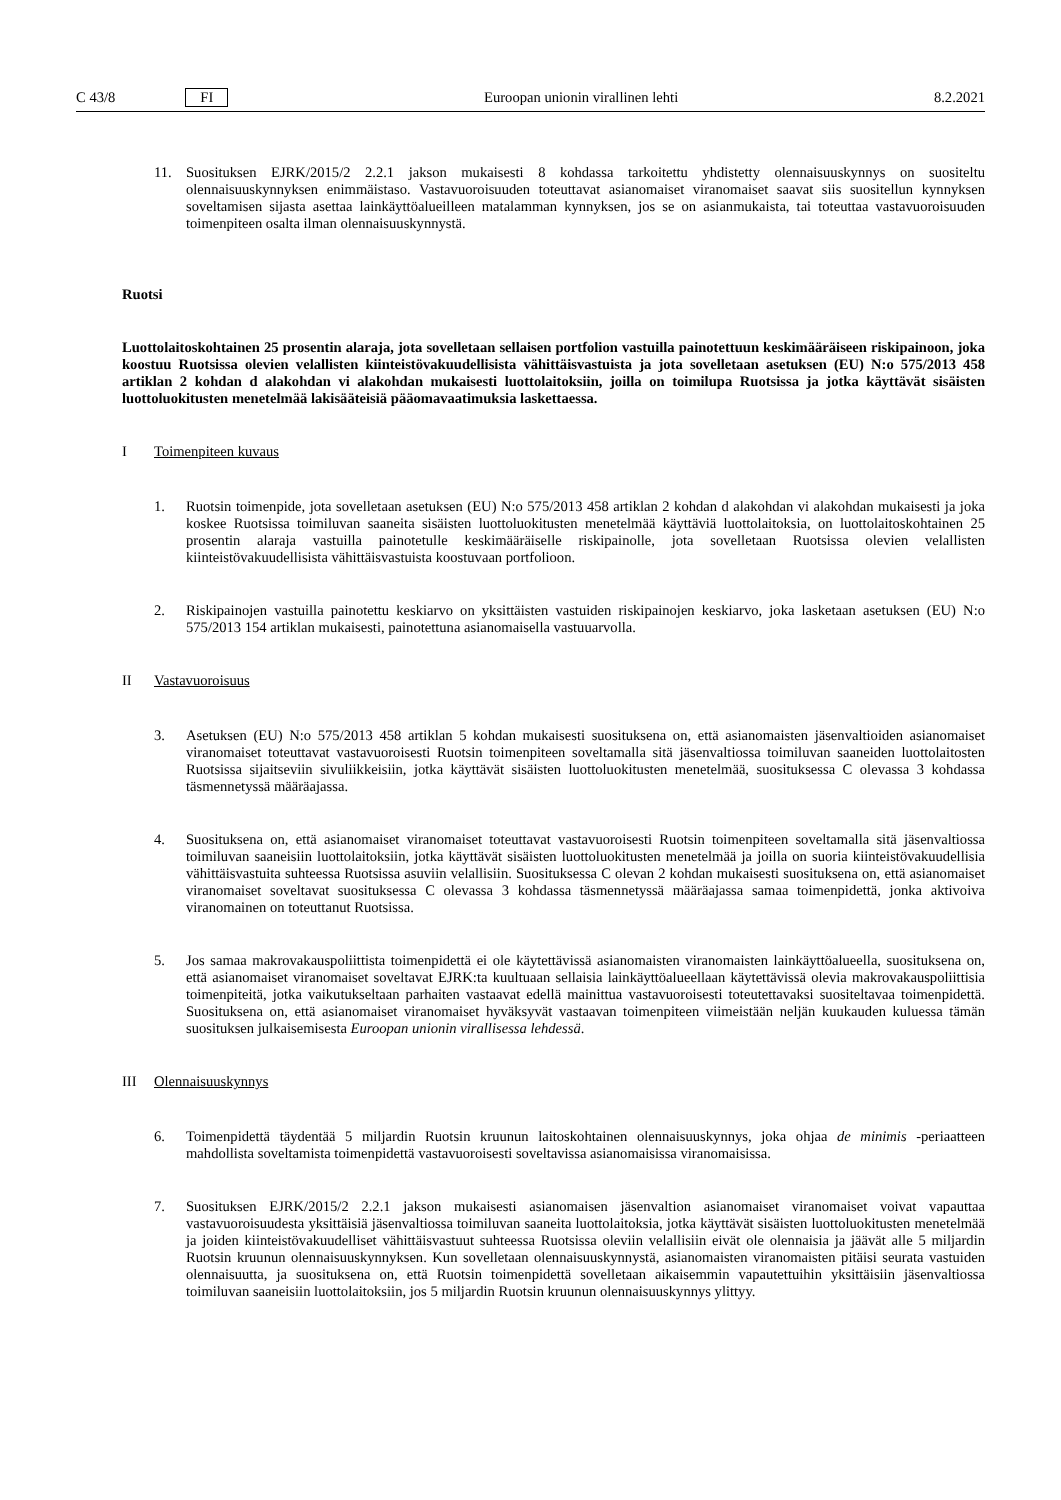C 43/8 FI Euroopan unionin virallinen lehti 8.2.2021
11. Suosituksen EJRK/2015/2 2.2.1 jakson mukaisesti 8 kohdassa tarkoitettu yhdistetty olennaisuuskynnys on suositeltu olennaisuuskynnyksen enimmäistaso. Vastavuoroisuuden toteuttavat asianomaiset viranomaiset saavat siis suositellun kynnyksen soveltamisen sijasta asettaa lainkäyttöalueilleen matalamman kynnyksen, jos se on asianmukaista, tai toteuttaa vastavuoroisuuden toimenpiteen osalta ilman olennaisuuskynnystä.
Ruotsi
Luottolaitoskohtainen 25 prosentin alaraja, jota sovelletaan sellaisen portfolion vastuilla painotettuun keskimääräiseen riskipainoon, joka koostuu Ruotsissa olevien velallisten kiinteistövakuudellisista vähittäis­vastuista ja jota sovelletaan asetuksen (EU) N:o 575/2013 458 artiklan 2 kohdan d alakohdan vi alakohdan mukaisesti luottolaitoksiin, joilla on toimilupa Ruotsissa ja jotka käyttävät sisäisten luottoluokitusten menetelmää lakisääteisiä pääomavaatimuksia laskettaessa.
I Toimenpiteen kuvaus
1. Ruotsin toimenpide, jota sovelletaan asetuksen (EU) N:o 575/2013 458 artiklan 2 kohdan d alakohdan vi alakohdan mukaisesti ja joka koskee Ruotsissa toimiluvan saaneita sisäisten luottoluokitusten menetelmää käyttäviä luottolaitoksia, on luottolaitoskohtainen 25 prosentin alaraja vastuilla painotetulle keskimääräiselle riskipainolle, jota sovelletaan Ruotsissa olevien velallisten kiinteistövakuudellisista vähittäisvastuista koostuvaan portfolioon.
2. Riskipainojen vastuilla painotettu keskiarvo on yksittäisten vastuiden riskipainojen keskiarvo, joka lasketaan asetuksen (EU) N:o 575/2013 154 artiklan mukaisesti, painotettuna asianomaisella vastuuarvolla.
II Vastavuoroisuus
3. Asetuksen (EU) N:o 575/2013 458 artiklan 5 kohdan mukaisesti suosituksena on, että asianomaisten jäsenvaltioiden asianomaiset viranomaiset toteuttavat vastavuoroisesti Ruotsin toimenpiteen soveltamalla sitä jäsenvaltiossa toimiluvan saaneiden luottolaitosten Ruotsissa sijaitseviin sivuliikkeisiin, jotka käyttävät sisäisten luottoluokitusten menetelmää, suosituksessa C olevassa 3 kohdassa täsmennetyssä määräajassa.
4. Suosituksena on, että asianomaiset viranomaiset toteuttavat vastavuoroisesti Ruotsin toimenpiteen soveltamalla sitä jäsenvaltiossa toimiluvan saaneisiin luottolaitoksiin, jotka käyttävät sisäisten luottoluokitusten menetelmää ja joilla on suoria kiinteistövakuudellisia vähittäisvastuita suhteessa Ruotsissa asuviin velallisiin. Suosituksessa C olevan 2 kohdan mukaisesti suosituksena on, että asianomaiset viranomaiset soveltavat suosituksessa C olevassa 3 kohdassa täsmennetyssä määräajassa samaa toimenpidettä, jonka aktivoiva viranomainen on toteuttanut Ruotsissa.
5. Jos samaa makrovakauspoliittista toimenpidettä ei ole käytettävissä asianomaisten viranomaisten lainkäyttö­alueella, suosituksena on, että asianomaiset viranomaiset soveltavat EJRK:ta kuultuaan sellaisia lainkäyttöa­lueellaan käytettävissä olevia makrovakauspoliittisia toimenpiteitä, jotka vaikutukseltaan parhaiten vastaavat edellä mainittua vastavuoroisesti toteutettavaksi suositeltavaa toimenpidettä. Suosituksena on, että asianomaiset viranomaiset hyväksyvät vastaavan toimenpiteen viimeistään neljän kuukauden kuluessa tämän suosituksen julkaisemisesta Euroopan unionin virallisessa lehdessä.
III Olennaisuuskynnys
6. Toimenpidettä täydentää 5 miljardin Ruotsin kruunun laitoskohtainen olennaisuuskynnys, joka ohjaa de minimis -periaatteen mahdollista soveltamista toimenpidettä vastavuoroisesti soveltavissa asianomaisissa viranomaisissa.
7. Suosituksen EJRK/2015/2 2.2.1 jakson mukaisesti asianomaisen jäsenvaltion asianomaiset viranomaiset voivat vapauttaa vastavuoroisuudesta yksittäisiä jäsenvaltiossa toimiluvan saaneita luottolaitoksia, jotka käyttävät sisäisten luottoluokitusten menetelmää ja joiden kiinteistövakuudelliset vähittäisvastuut suhteessa Ruotsissa oleviin velallisiin eivät ole olennaisia ja jäävät alle 5 miljardin Ruotsin kruunun olennaisuuskynnyksen. Kun sovelletaan olennaisuuskynnystä, asianomaisten viranomaisten pitäisi seurata vastuiden olennaisuutta, ja suosituksena on, että Ruotsin toimenpidettä sovelletaan aikaisemmin vapautettuihin yksittäisiin jäsenvaltiossa toimiluvan saaneisiin luottolaitoksiin, jos 5 miljardin Ruotsin kruunun olennaisuuskynnys ylittyy.